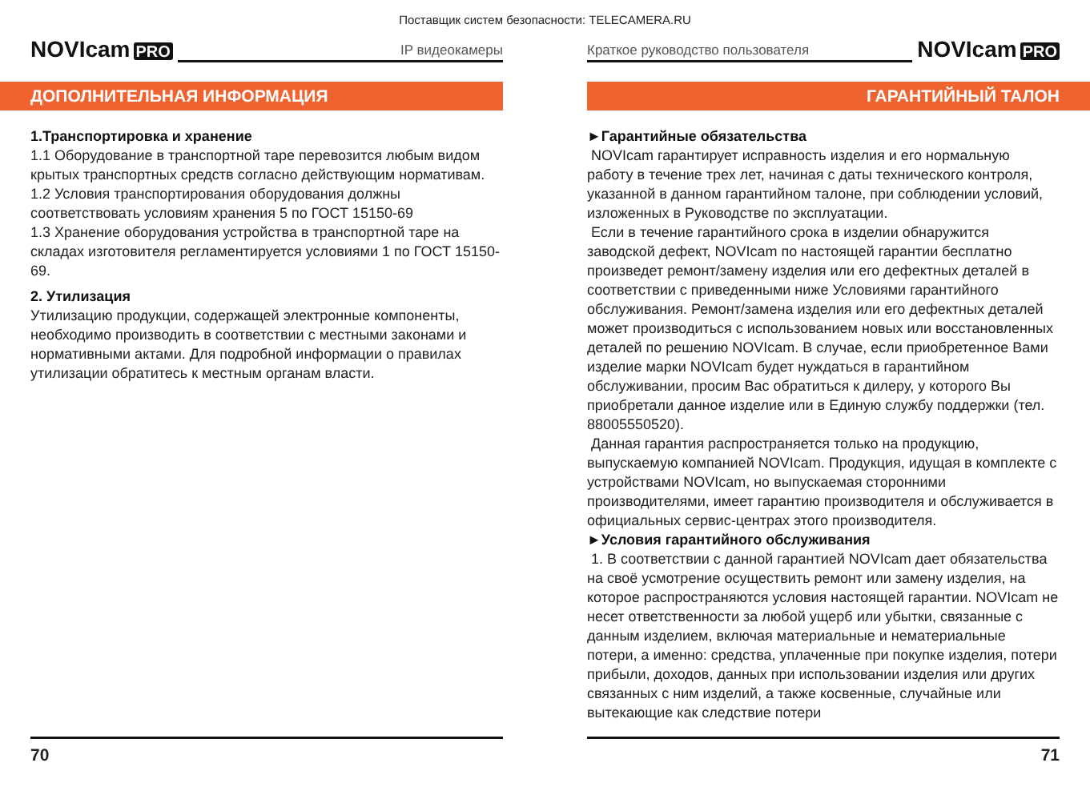Поставщик систем безопасности: TELECAMERA.RU
NOVIcam PRO
IP видеокамеры
ДОПОЛНИТЕЛЬНАЯ ИНФОРМАЦИЯ
1.Транспортировка и хранение
1.1 Оборудование в транспортной таре перевозится любым видом крытых транспортных средств согласно действующим нормативам.
1.2 Условия транспортирования оборудования должны соответствовать условиям хранения 5 по ГОСТ 15150-69
1.3 Хранение оборудования устройства в транспортной таре на складах изготовителя регламентируется условиями 1 по ГОСТ 15150-69.
2. Утилизация
Утилизацию продукции, содержащей электронные компоненты, необходимо производить в соответствии с местными законами и нормативными актами. Для подробной информации о правилах утилизации обратитесь к местным органам власти.
70
Краткое руководство пользователя
NOVIcam PRO
ГАРАНТИЙНЫЙ ТАЛОН
►Гарантийные обязательства
NOVIcam гарантирует исправность изделия и его нормальную работу в течение трех лет, начиная с даты технического контроля, указанной в данном гарантийном талоне, при соблюдении условий, изложенных в Руководстве по эксплуатации.
Если в течение гарантийного срока в изделии обнаружится заводской дефект, NOVIcam по настоящей гарантии бесплатно произведет ремонт/замену изделия или его дефектных деталей в соответствии с приведенными ниже Условиями гарантийного обслуживания. Ремонт/замена изделия или его дефектных деталей может производиться с использованием новых или восстановленных деталей по решению NOVIcam. В случае, если приобретенное Вами изделие марки NOVIcam будет нуждаться в гарантийном обслуживании, просим Вас обратиться к дилеру, у которого Вы приобретали данное изделие или в Единую службу поддержки (тел. 88005550520).
Данная гарантия распространяется только на продукцию, выпускаемую компанией NOVIcam. Продукция, идущая в комплекте с устройствами NOVIcam, но выпускаемая сторонними производителями, имеет гарантию производителя и обслуживается в официальных сервис-центрах этого производителя.
►Условия гарантийного обслуживания
1. В соответствии с данной гарантией NOVIcam дает обязательства на своё усмотрение осуществить ремонт или замену изделия, на которое распространяются условия настоящей гарантии. NOVIcam не несет ответственности за любой ущерб или убытки, связанные с данным изделием, включая материальные и нематериальные потери, а именно: средства, уплаченные при покупке изделия, потери прибыли, доходов, данных при использовании изделия или других связанных с ним изделий, а также косвенные, случайные или вытекающие как следствие потери
71